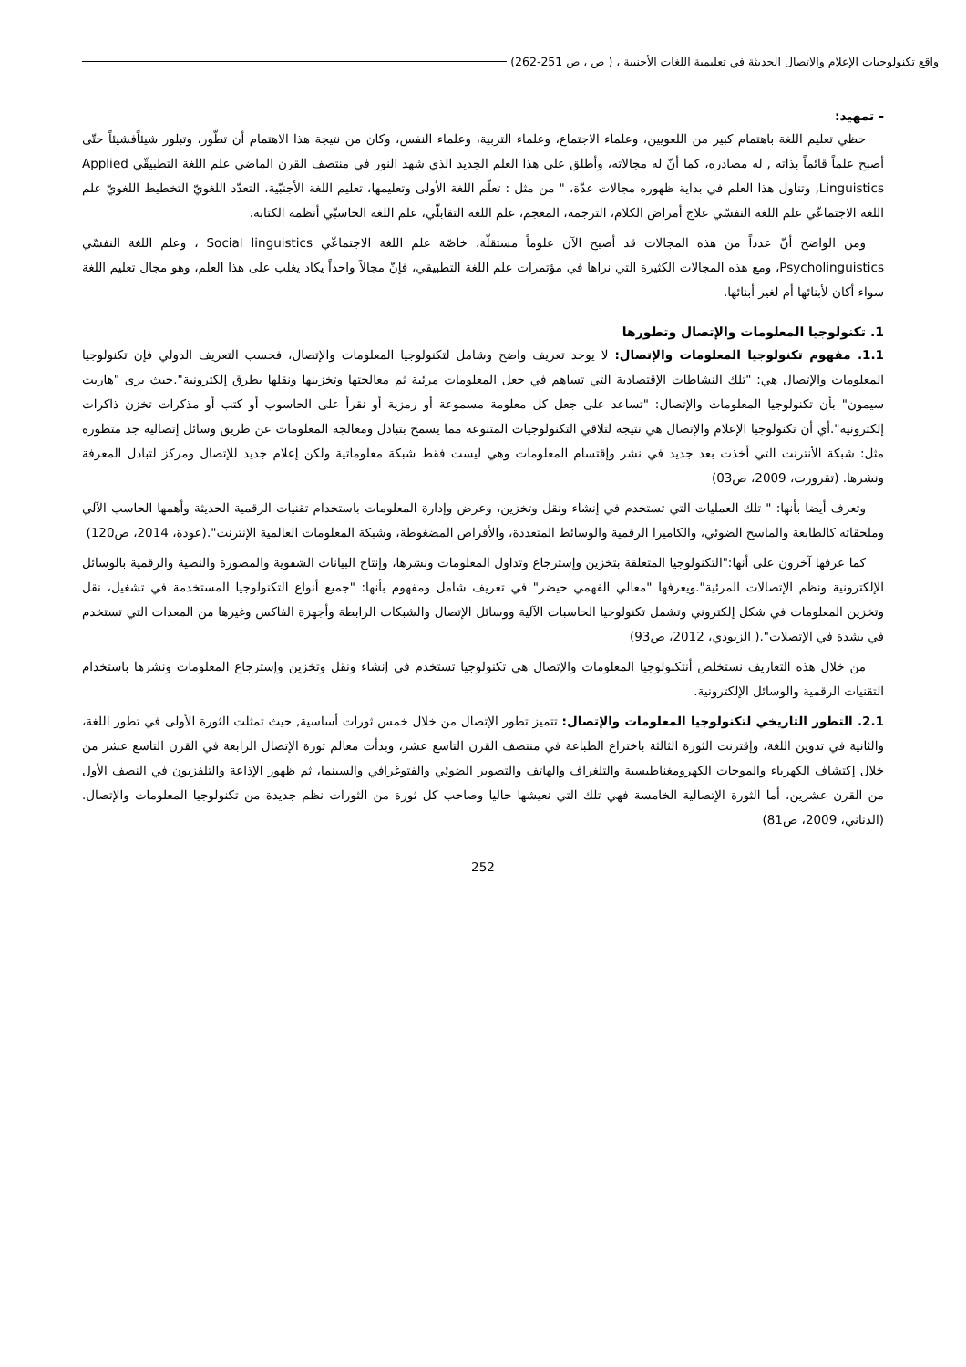واقع تكنولوجيات الإعلام والاتصال الحديثة في تعليمية اللغات الأجنبية ، ( ص ، ص 251-262)
- تمهيد:
حظي تعليم اللغة باهتمام كبير من اللغويين، وعلماء الاجتماع، وعلماء التربية، وعلماء النفس، وكان من نتيجة هذا الاهتمام أن تطّور، وتبلور شيئاًفشيئاً حتّى أصبح علماً قائماً بذاته , له مصادره، كما أنّ له مجالاته، وأطلق على هذا العلم الجديد الذي شهد النور في منتصف القرن الماضي علم اللغة التطبيقّي Applied Linguistics, وتناول هذا العلم في بداية ظهوره مجالات عدّة، " من مثل : تعلّم اللغة الأولى وتعليمها، تعليم اللغة الأجنبّية، التعدّد اللغويّ التخطيط اللغويّ علم اللغة الاجتماعّي علم اللغة النفسّي علاج أمراض الكلام، الترجمة، المعجم، علم اللغة التقابلّي، علم اللغة الحاسبّي أنظمة الكتابة.
ومن الواضح أنّ عدداً من هذه المجالات قد أصبح الآن علوماً مستقلّة، خاصّة علم اللغة الاجتماعّي Social linguistics ، وعلم اللغة النفسّي Psycholinguistics، ومع هذه المجالات الكثيرة التي نراها في مؤتمرات علم اللغة التطبيقي، فإنّ مجالاً واحداً يكاد يغلب على هذا العلم، وهو مجال تعليم اللغة سواء أكان لأبنائها أم لغير أبنائها.
1. تكنولوجيا المعلومات والإتصال وتطورها
1.1. مفهوم تكنولوجيا المعلومات والإتصال: لا يوجد تعريف واضح وشامل لتكنولوجيا المعلومات والإتصال، فحسب التعريف الدولي فإن تكنولوجيا المعلومات والإتصال هي: "تلك النشاطات الإقتصادية التي تساهم في جعل المعلومات مرئية ثم معالجتها وتخزينها ونقلها بطرق إلكترونية".حيث يرى "هاريت سيمون" بأن تكنولوجيا المعلومات والإتصال: "تساعد على جعل كل معلومة مسموعة أو رمزية أو نقرأ على الحاسوب أو كتب أو مذكرات تخزن ذاكرات إلكترونية".أي أن تكنولوجيا الإعلام والإتصال هي نتيجة لتلاقي التكنولوجيات المتنوعة مما يسمح بتبادل ومعالجة المعلومات عن طريق وسائل إتصالية جد متطورة مثل: شبكة الأنترنت التي أخذت بعد جديد في نشر وإقتسام المعلومات وهي ليست فقط شبكة معلوماتية ولكن إعلام جديد للإتصال ومركز لتبادل المعرفة ونشرها. (تقرورت، 2009، ص03)
وتعرف أيضا بأنها: " تلك العمليات التي تستخدم في إنشاء ونقل وتخزين، وعرض وإدارة المعلومات باستخدام تقنيات الرقمية الحديثة وأهمها الحاسب الآلي وملحقاته كالطابعة والماسح الضوئي، والكاميرا الرقمية والوسائط المتعددة، والأقراص المضغوطة، وشبكة المعلومات العالمية الإنترنت".(عودة، 2014، ص120)
كما عرفها آخرون على أنها:"التكنولوجيا المتعلقة بتخزين وإسترجاع وتداول المعلومات ونشرها، وإنتاج البيانات الشفوية والمصورة والنصية والرقمية بالوسائل الإلكترونية ونظم الإتصالات المرئية".ويعرفها "معالي الفهمي حيضر" في تعريف شامل ومفهوم بأنها: "جميع أنواع التكنولوجيا المستخدمة في تشغيل، نقل وتخزين المعلومات في شكل إلكتروني وتشمل تكنولوجيا الحاسبات الآلية ووسائل الإتصال والشبكات الرابطة وأجهزة الفاكس وغيرها من المعدات التي تستخدم في بشدة في الإتصلات".( الزيودي، 2012، ص93)
من خلال هذه التعاريف نستخلص أنتكنولوجيا المعلومات والإتصال هي تكنولوجيا تستخدم في إنشاء ونقل وتخزين وإسترجاع المعلومات ونشرها باستخدام التقنيات الرقمية والوسائل الإلكترونية.
2.1. التطور التاريخي لتكنولوجيا المعلومات والإتصال: تتميز تطور الإتصال من خلال خمس ثورات أساسية, حيث تمثلت الثورة الأولى في تطور اللغة، والثانية في تدوين اللغة، وإقترنت الثورة الثالثة باختراع الطباعة في منتصف القرن التاسع عشر، وبدأت معالم ثورة الإتصال الرابعة في القرن التاسع عشر من خلال إكتشاف الكهرباء والموجات الكهرومغناطيسية والتلغراف والهاتف والتصوير الضوئي والفتوغرافي والسينما، ثم ظهور الإذاعة والتلفزيون في النصف الأول من القرن عشرين، أما الثورة الإتصالية الخامسة فهي تلك التي نعيشها حاليا وصاحب كل ثورة من الثورات نظم جديدة من تكنولوجيا المعلومات والإتصال. (الدناني، 2009، ص81)
252